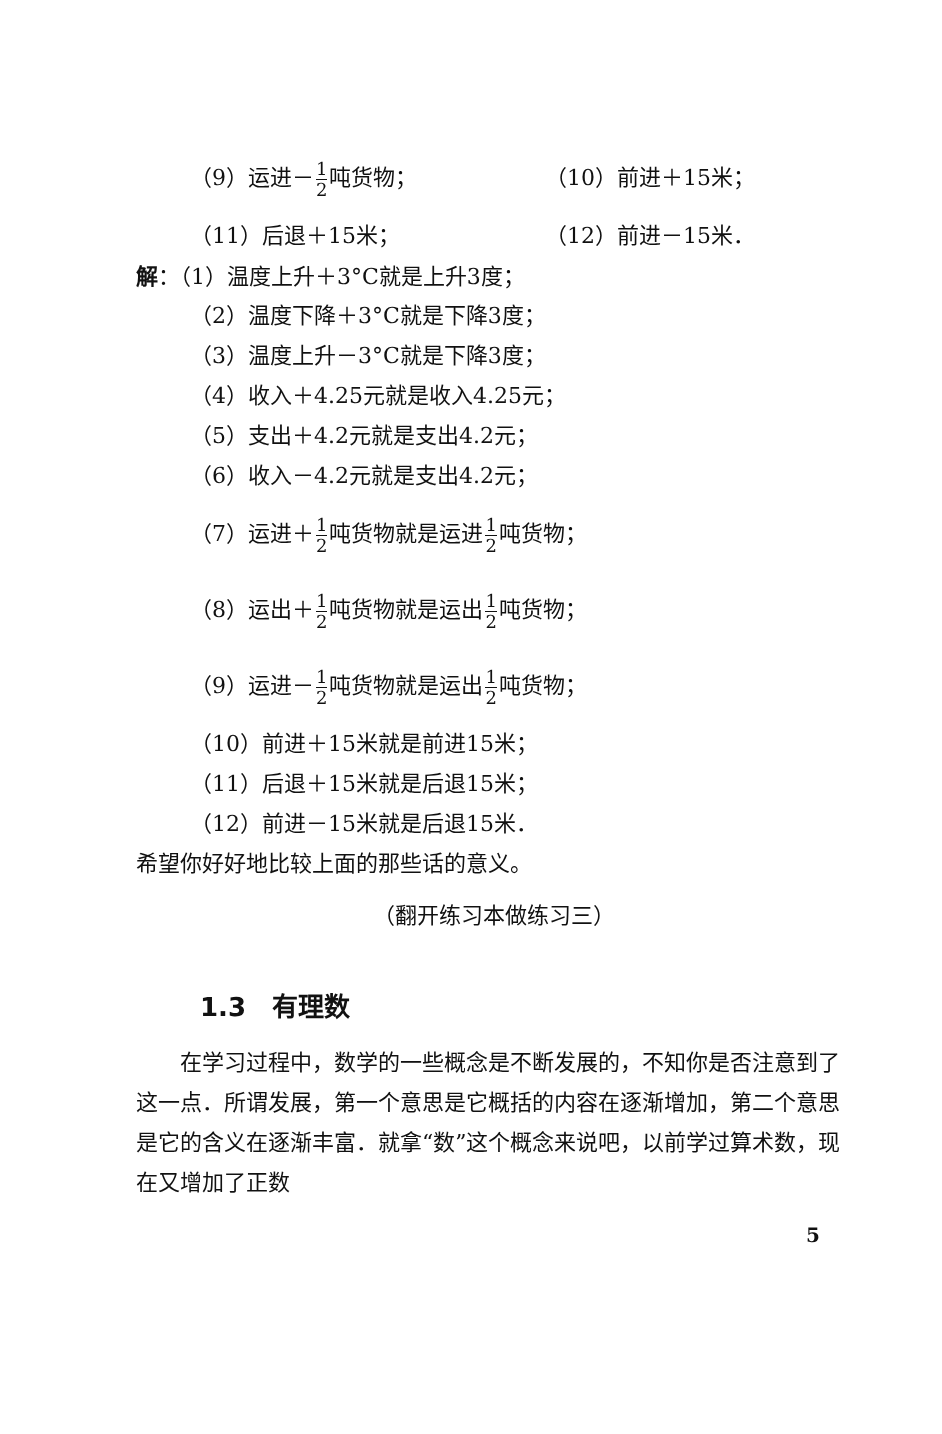（9）运进－1 2吨货物；
（10）前进＋15米；
（11）后退＋15米； （12）前进－15米．
解：（1）温度上升＋3°C就是上升3度；
（2）温度下降＋3°C就是下降3度；
（3）温度上升－3°C就是下降3度；
（4）收入＋4.25元就是收入4.25元；
（5）支出＋4.2元就是支出4.2元；
（6）收入－4.2元就是支出4.2元；
（7）运进＋1 2吨货物就是运进1 2吨货物；
（8）运出＋1 2吨货物就是运出1 2吨货物；
（9）运进－1 2吨货物就是运出1 2吨货物；
（10）前进＋15米就是前进15米；
（11）后退＋15米就是后退15米；
（12）前进－15米就是后退15米．
希望你好好地比较上面的那些话的意义。
（翻开练习本做练习三）
1.3　有理数
在学习过程中，数学的一些概念是不断发展的，不知你是否注意到了这一点．所谓发展，第一个意思是它概括的内容在逐渐增加，第二个意思是它的含义在逐渐丰富．就拿“数”这个概念来说吧，以前学过算术数，现在又增加了正数
5